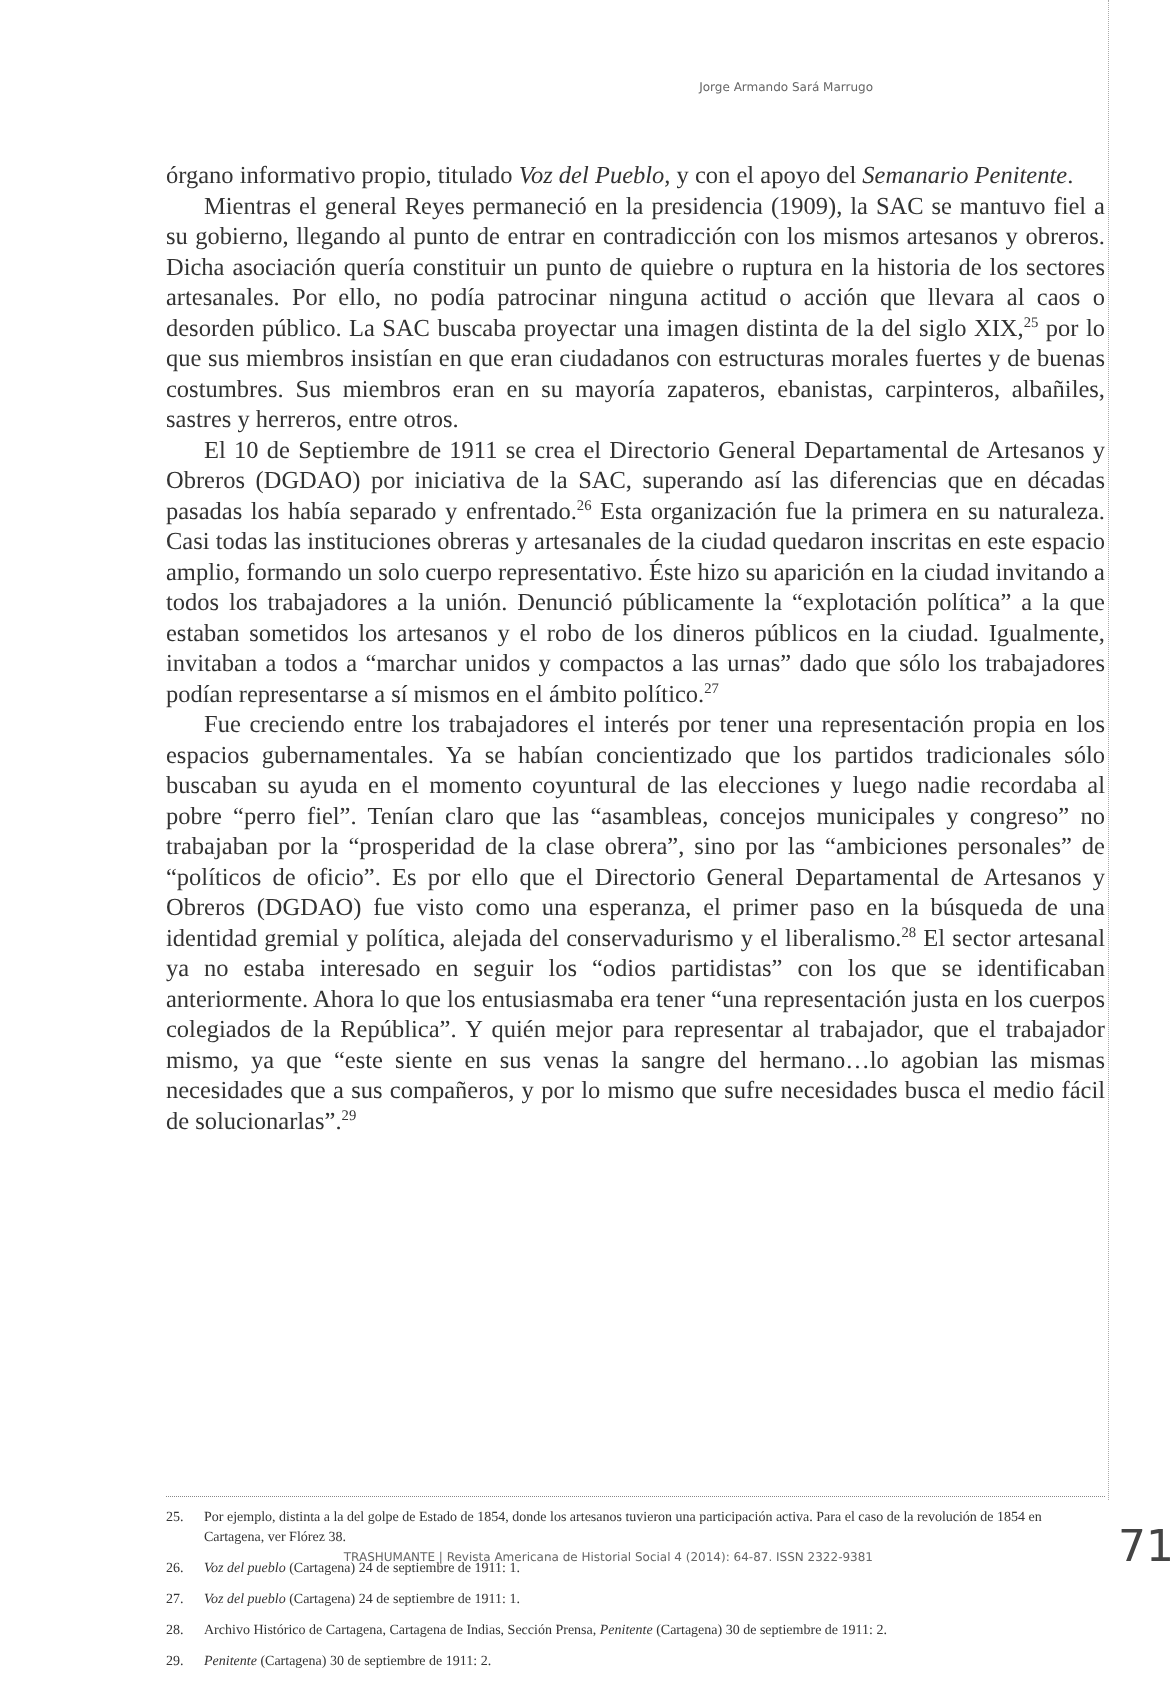Jorge Armando Sará Marrugo
órgano informativo propio, titulado Voz del Pueblo, y con el apoyo del Semanario Penitente.
Mientras el general Reyes permaneció en la presidencia (1909), la SAC se mantuvo fiel a su gobierno, llegando al punto de entrar en contradicción con los mismos artesanos y obreros. Dicha asociación quería constituir un punto de quiebre o ruptura en la historia de los sectores artesanales. Por ello, no podía patrocinar ninguna actitud o acción que llevara al caos o desorden público. La SAC buscaba proyectar una imagen distinta de la del siglo XIX,<sup>25</sup> por lo que sus miembros insistían en que eran ciudadanos con estructuras morales fuertes y de buenas costumbres. Sus miembros eran en su mayoría zapateros, ebanistas, carpinteros, albañiles, sastres y herreros, entre otros.
El 10 de Septiembre de 1911 se crea el Directorio General Departamental de Artesanos y Obreros (DGDAO) por iniciativa de la SAC, superando así las diferencias que en décadas pasadas los había separado y enfrentado.<sup>26</sup> Esta organización fue la primera en su naturaleza. Casi todas las instituciones obreras y artesanales de la ciudad quedaron inscritas en este espacio amplio, formando un solo cuerpo representativo. Éste hizo su aparición en la ciudad invitando a todos los trabajadores a la unión. Denunció públicamente la “explotación política” a la que estaban sometidos los artesanos y el robo de los dineros públicos en la ciudad. Igualmente, invitaban a todos a “marchar unidos y compactos a las urnas” dado que sólo los trabajadores podían representarse a sí mismos en el ámbito político.<sup>27</sup>
Fue creciendo entre los trabajadores el interés por tener una representación propia en los espacios gubernamentales. Ya se habían concientizado que los partidos tradicionales sólo buscaban su ayuda en el momento coyuntural de las elecciones y luego nadie recordaba al pobre “perro fiel”. Tenían claro que las “asambleas, concejos municipales y congreso” no trabajaban por la “prosperidad de la clase obrera”, sino por las “ambiciones personales” de “políticos de oficio”. Es por ello que el Directorio General Departamental de Artesanos y Obreros (DGDAO) fue visto como una esperanza, el primer paso en la búsqueda de una identidad gremial y política, alejada del conservadurismo y el liberalismo.<sup>28</sup> El sector artesanal ya no estaba interesado en seguir los “odios partidistas” con los que se identificaban anteriormente. Ahora lo que los entusiasmaba era tener “una representación justa en los cuerpos colegiados de la República”. Y quién mejor para representar al trabajador, que el trabajador mismo, ya que “este siente en sus venas la sangre del hermano…lo agobian las mismas necesidades que a sus compañeros, y por lo mismo que sufre necesidades busca el medio fácil de solucionarlas”.<sup>29</sup>
25. Por ejemplo, distinta a la del golpe de Estado de 1854, donde los artesanos tuvieron una participación activa. Para el caso de la revolución de 1854 en Cartagena, ver Flórez 38.
26. Voz del pueblo (Cartagena) 24 de septiembre de 1911: 1.
27. Voz del pueblo (Cartagena) 24 de septiembre de 1911: 1.
28. Archivo Histórico de Cartagena, Cartagena de Indias, Sección Prensa, Penitente (Cartagena) 30 de septiembre de 1911: 2.
29. Penitente (Cartagena) 30 de septiembre de 1911: 2.
TRASHUMANTE | Revista Americana de Historial Social 4 (2014): 64-87. ISSN 2322-9381
71